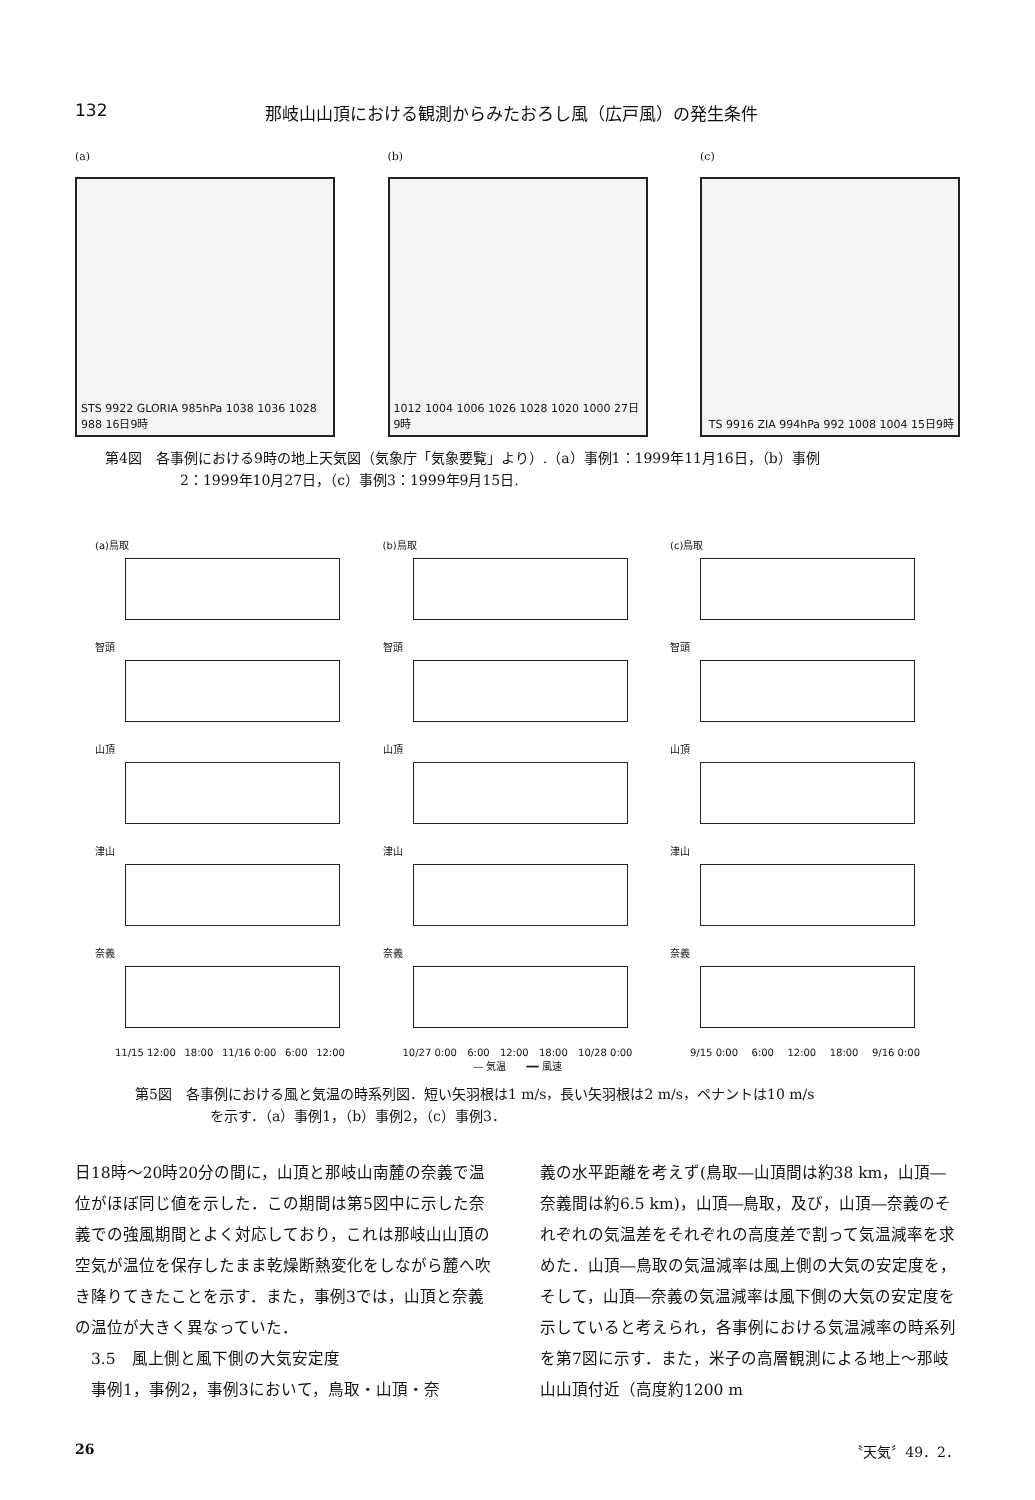132 那岐山山頂における観測からみたおろし風（広戸風）の発生条件
(a)
STS 9922 GLORIA 985hPa 1038 1036 1028 988 16日9時
(b)
1012 1004 1006 1026 1028 1020 1000 27日9時
(c)
TS 9916 ZIA 994hPa 992 1008 1004 15日9時
第4図　各事例における9時の地上天気図（気象庁「気象要覧」より）.（a）事例1：1999年11月16日，（b）事例
2：1999年10月27日，（c）事例3：1999年9月15日.
(a)鳥取
智頭
山頂
津山
奈義
11/15 12:00 18:00 11/16 0:00 6:00 12:00
(b)鳥取
智頭
山頂
津山
奈義
10/27 0:00 6:00 12:00 18:00 10/28 0:00
(c)鳥取
智頭
山頂
津山
奈義
9/15 0:00 6:00 12:00 18:00 9/16 0:00
— 気温　　━━ 風速
第5図　各事例における風と気温の時系列図．短い矢羽根は1 m/s，長い矢羽根は2 m/s，ペナントは10 m/s
を示す．（a）事例1，（b）事例2，（c）事例3．
日18時～20時20分の間に，山頂と那岐山南麓の奈義で温位がほぼ同じ値を示した．この期間は第5図中に示した奈義での強風期間とよく対応しており，これは那岐山山頂の空気が温位を保存したまま乾燥断熱変化をしながら麓へ吹き降りてきたことを示す．また，事例3では，山頂と奈義の温位が大きく異なっていた．
　3.5　風上側と風下側の大気安定度
　事例1，事例2，事例3において，鳥取・山頂・奈
義の水平距離を考えず(鳥取―山頂間は約38 km，山頂―奈義間は約6.5 km)，山頂―鳥取，及び，山頂―奈義のそれぞれの気温差をそれぞれの高度差で割って気温減率を求めた．山頂―鳥取の気温減率は風上側の大気の安定度を，そして，山頂―奈義の気温減率は風下側の大気の安定度を示していると考えられ，各事例における気温減率の時系列を第7図に示す．また，米子の高層観測による地上～那岐山山頂付近（高度約1200 m
26 〝天気〞49．2．